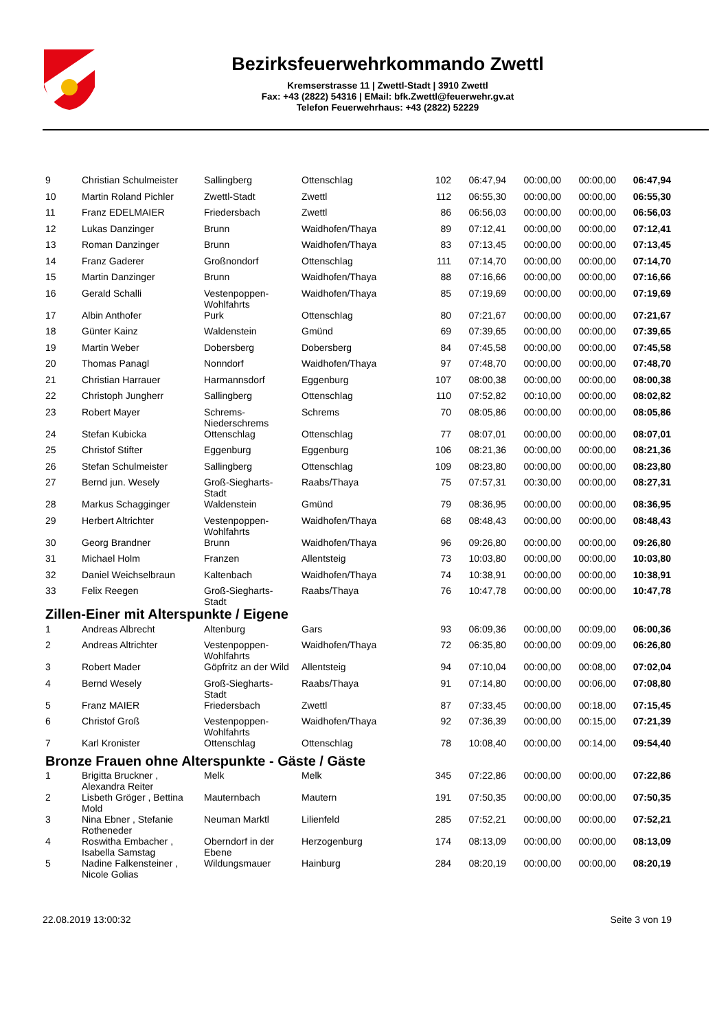Bezirksfeuerwehrkommando Zwettl
Kremserstrasse 11 | Zwettl-Stadt | 3910 Zwettl
Fax: +43 (2822) 54316 | EMail: bfk.Zwettl@feuerwehr.gv.at
Telefon Feuerwehrhaus: +43 (2822) 52229
| 9 | Christian Schulmeister | Sallingberg | Ottenschlag | 102 | 06:47,94 | 00:00,00 | 00:00,00 | 06:47,94 |
| 10 | Martin Roland Pichler | Zwettl-Stadt | Zwettl | 112 | 06:55,30 | 00:00,00 | 00:00,00 | 06:55,30 |
| 11 | Franz EDELMAIER | Friedersbach | Zwettl | 86 | 06:56,03 | 00:00,00 | 00:00,00 | 06:56,03 |
| 12 | Lukas Danzinger | Brunn | Waidhofen/Thaya | 89 | 07:12,41 | 00:00,00 | 00:00,00 | 07:12,41 |
| 13 | Roman Danzinger | Brunn | Waidhofen/Thaya | 83 | 07:13,45 | 00:00,00 | 00:00,00 | 07:13,45 |
| 14 | Franz Gaderer | Großnondorf | Ottenschlag | 111 | 07:14,70 | 00:00,00 | 00:00,00 | 07:14,70 |
| 15 | Martin Danzinger | Brunn | Waidhofen/Thaya | 88 | 07:16,66 | 00:00,00 | 00:00,00 | 07:16,66 |
| 16 | Gerald Schalli | Vestenpoppen- Wohlfahrts | Waidhofen/Thaya | 85 | 07:19,69 | 00:00,00 | 00:00,00 | 07:19,69 |
| 17 | Albin Anthofer | Purk | Ottenschlag | 80 | 07:21,67 | 00:00,00 | 00:00,00 | 07:21,67 |
| 18 | Günter Kainz | Waldenstein | Gmünd | 69 | 07:39,65 | 00:00,00 | 00:00,00 | 07:39,65 |
| 19 | Martin Weber | Dobersberg | Dobersberg | 84 | 07:45,58 | 00:00,00 | 00:00,00 | 07:45,58 |
| 20 | Thomas Panagl | Nonndorf | Waidhofen/Thaya | 97 | 07:48,70 | 00:00,00 | 00:00,00 | 07:48,70 |
| 21 | Christian Harrauer | Harmannsdorf | Eggenburg | 107 | 08:00,38 | 00:00,00 | 00:00,00 | 08:00,38 |
| 22 | Christoph Jungherr | Sallingberg | Ottenschlag | 110 | 07:52,82 | 00:10,00 | 00:00,00 | 08:02,82 |
| 23 | Robert Mayer | Schrems- Niederschrems | Schrems | 70 | 08:05,86 | 00:00,00 | 00:00,00 | 08:05,86 |
| 24 | Stefan Kubicka | Ottenschlag | Ottenschlag | 77 | 08:07,01 | 00:00,00 | 00:00,00 | 08:07,01 |
| 25 | Christof Stifter | Eggenburg | Eggenburg | 106 | 08:21,36 | 00:00,00 | 00:00,00 | 08:21,36 |
| 26 | Stefan Schulmeister | Sallingberg | Ottenschlag | 109 | 08:23,80 | 00:00,00 | 00:00,00 | 08:23,80 |
| 27 | Bernd jun. Wesely | Groß-Siegharts- Stadt | Raabs/Thaya | 75 | 07:57,31 | 00:30,00 | 00:00,00 | 08:27,31 |
| 28 | Markus Schagginger | Waldenstein | Gmünd | 79 | 08:36,95 | 00:00,00 | 00:00,00 | 08:36,95 |
| 29 | Herbert Altrichter | Vestenpoppen- Wohlfahrts | Waidhofen/Thaya | 68 | 08:48,43 | 00:00,00 | 00:00,00 | 08:48,43 |
| 30 | Georg Brandner | Brunn | Waidhofen/Thaya | 96 | 09:26,80 | 00:00,00 | 00:00,00 | 09:26,80 |
| 31 | Michael Holm | Franzen | Allentsteig | 73 | 10:03,80 | 00:00,00 | 00:00,00 | 10:03,80 |
| 32 | Daniel Weichselbraun | Kaltenbach | Waidhofen/Thaya | 74 | 10:38,91 | 00:00,00 | 00:00,00 | 10:38,91 |
| 33 | Felix Reegen | Groß-Siegharts- Stadt | Raabs/Thaya | 76 | 10:47,78 | 00:00,00 | 00:00,00 | 10:47,78 |
| Zillen-Einer mit Alterspunkte / Eigene | | | | | | | | |
| 1 | Andreas Albrecht | Altenburg | Gars | 93 | 06:09,36 | 00:00,00 | 00:09,00 | 06:00,36 |
| 2 | Andreas Altrichter | Vestenpoppen- Wohlfahrts | Waidhofen/Thaya | 72 | 06:35,80 | 00:00,00 | 00:09,00 | 06:26,80 |
| 3 | Robert Mader | Göpfritz an der Wild | Allentsteig | 94 | 07:10,04 | 00:00,00 | 00:08,00 | 07:02,04 |
| 4 | Bernd Wesely | Groß-Siegharts- Stadt | Raabs/Thaya | 91 | 07:14,80 | 00:00,00 | 00:06,00 | 07:08,80 |
| 5 | Franz MAIER | Friedersbach | Zwettl | 87 | 07:33,45 | 00:00,00 | 00:18,00 | 07:15,45 |
| 6 | Christof Groß | Vestenpoppen- Wohlfahrts | Waidhofen/Thaya | 92 | 07:36,39 | 00:00,00 | 00:15,00 | 07:21,39 |
| 7 | Karl Kronister | Ottenschlag | Ottenschlag | 78 | 10:08,40 | 00:00,00 | 00:14,00 | 09:54,40 |
| Bronze Frauen ohne Alterspunkte - Gäste / Gäste | | | | | | | | |
| 1 | Brigitta Bruckner , Alexandra Reiter | Melk | Melk | 345 | 07:22,86 | 00:00,00 | 00:00,00 | 07:22,86 |
| 2 | Lisbeth Gröger , Bettina Mold | Mauternbach | Mautern | 191 | 07:50,35 | 00:00,00 | 00:00,00 | 07:50,35 |
| 3 | Nina Ebner , Stefanie Rotheneder | Neuman Marktl | Lilienfeld | 285 | 07:52,21 | 00:00,00 | 00:00,00 | 07:52,21 |
| 4 | Roswitha Embacher , Isabella Samstag | Oberndorf in der Ebene | Herzogenburg | 174 | 08:13,09 | 00:00,00 | 00:00,00 | 08:13,09 |
| 5 | Nadine Falkensteiner , Nicole Golias | Wildungsmauer | Hainburg | 284 | 08:20,19 | 00:00,00 | 00:00,00 | 08:20,19 |
22.08.2019 13:00:32 Seite 3 von 19